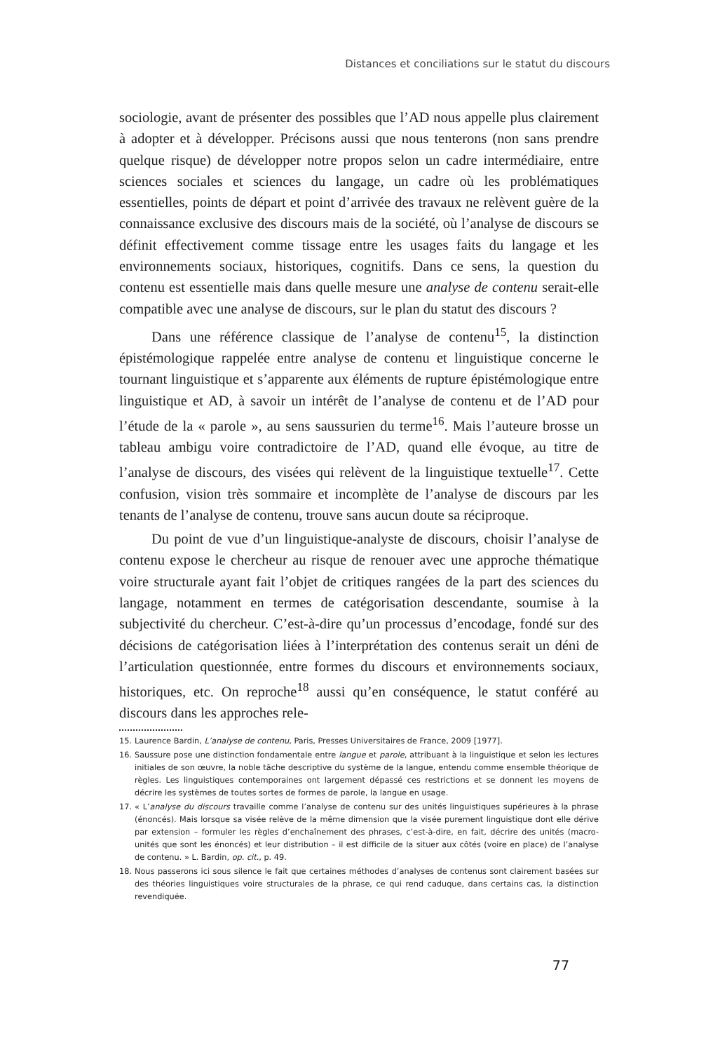Distances et conciliations sur le statut du discours
sociologie, avant de présenter des possibles que l’AD nous appelle plus clairement à adopter et à développer. Précisons aussi que nous tenterons (non sans prendre quelque risque) de développer notre propos selon un cadre intermédiaire, entre sciences sociales et sciences du langage, un cadre où les problématiques essentielles, points de départ et point d’arrivée des travaux ne relèvent guère de la connaissance exclusive des discours mais de la société, où l’analyse de discours se définit effectivement comme tissage entre les usages faits du langage et les environnements sociaux, historiques, cognitifs. Dans ce sens, la question du contenu est essentielle mais dans quelle mesure une analyse de contenu serait-elle compatible avec une analyse de discours, sur le plan du statut des discours ?
Dans une référence classique de l’analyse de contenu<sup>15</sup>, la distinction épistémologique rappelée entre analyse de contenu et linguistique concerne le tournant linguistique et s’apparente aux éléments de rupture épistémologique entre linguistique et AD, à savoir un intérêt de l’analyse de contenu et de l’AD pour l’étude de la « parole », au sens saussurien du terme<sup>16</sup>. Mais l’auteure brosse un tableau ambigu voire contradictoire de l’AD, quand elle évoque, au titre de l’analyse de discours, des visées qui relèvent de la linguistique textuelle<sup>17</sup>. Cette confusion, vision très sommaire et incomplète de l’analyse de discours par les tenants de l’analyse de contenu, trouve sans aucun doute sa réciproque.
Du point de vue d’un linguistique-analyste de discours, choisir l’analyse de contenu expose le chercheur au risque de renouer avec une approche thématique voire structurale ayant fait l’objet de critiques rangées de la part des sciences du langage, notamment en termes de catégorisation descendante, soumise à la subjectivité du chercheur. C’est-à-dire qu’un processus d’encodage, fondé sur des décisions de catégorisation liées à l’interprétation des contenus serait un déni de l’articulation questionnée, entre formes du discours et environnements sociaux, historiques, etc. On reproche<sup>18</sup> aussi qu’en conséquence, le statut conféré au discours dans les approches rele-
15. Laurence Bardin, L’analyse de contenu, Paris, Presses Universitaires de France, 2009 [1977].
16. Saussure pose une distinction fondamentale entre langue et parole, attribuant à la linguistique et selon les lectures initiales de son œuvre, la noble tâche descriptive du système de la langue, entendu comme ensemble théorique de règles. Les linguistiques contemporaines ont largement dépassé ces restrictions et se donnent les moyens de décrire les systèmes de toutes sortes de formes de parole, la langue en usage.
17. « L’analyse du discours travaille comme l’analyse de contenu sur des unités linguistiques supérieures à la phrase (énoncés). Mais lorsque sa visée relève de la même dimension que la visée purement linguistique dont elle dérive par extension – formuler les règles d’enchaînement des phrases, c’est-à-dire, en fait, décrire des unités (macro-unités que sont les énoncés) et leur distribution – il est difficile de la situer aux côtés (voire en place) de l’analyse de contenu. » L. Bardin, op. cit., p. 49.
18. Nous passerons ici sous silence le fait que certaines méthodes d’analyses de contenus sont clairement basées sur des théories linguistiques voire structurales de la phrase, ce qui rend caduque, dans certains cas, la distinction revendiquée.
77